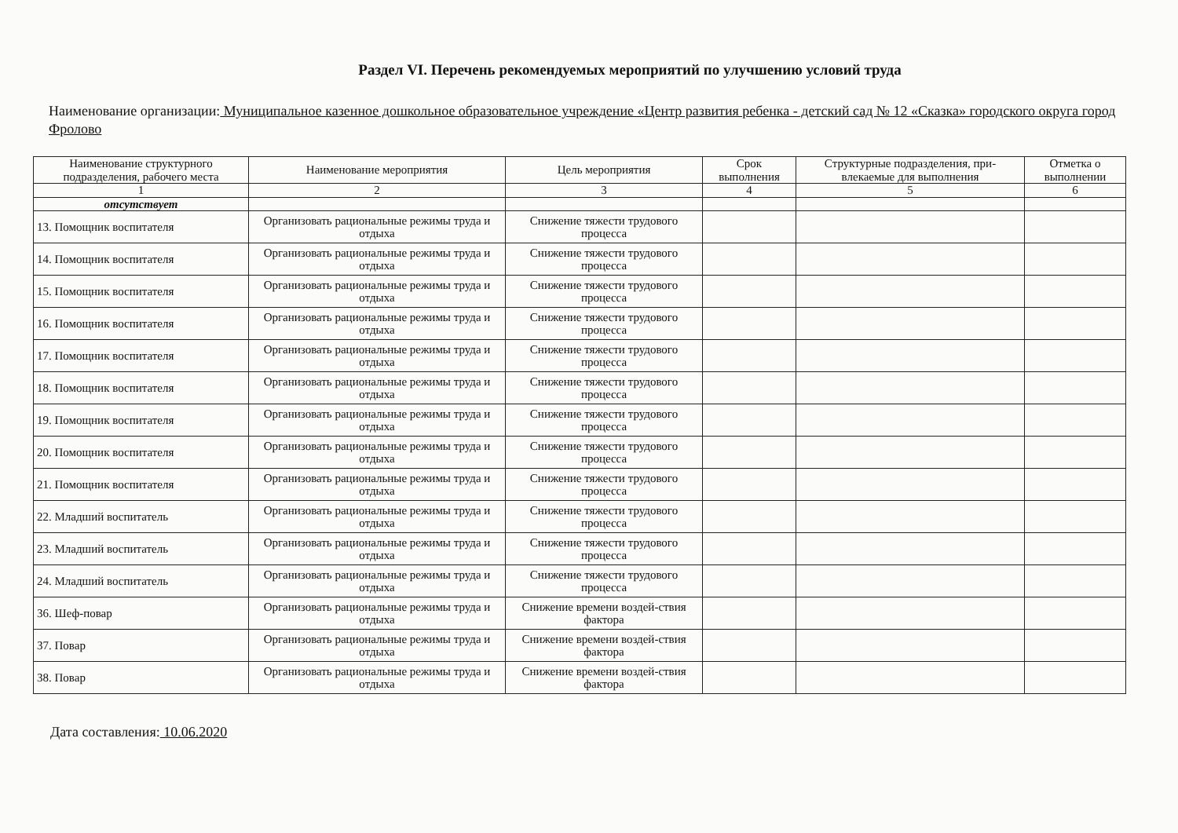Раздел VI. Перечень рекомендуемых мероприятий по улучшению условий труда
Наименование организации: Муниципальное казенное дошкольное образовательное учреждение «Центр развития ребенка - детский сад № 12 «Сказка» городского округа город Фролово
| Наименование структурного подразделения, рабочего места | Наименование мероприятия | Цель мероприятия | Срок выполнения | Структурные подразделения, при-влекаемые для выполнения | Отметка о выполнении |
| --- | --- | --- | --- | --- | --- |
| 1 | 2 | 3 | 4 | 5 | 6 |
| отсутствует | | | | | |
| 13. Помощник воспитателя | Организовать рациональные режимы труда и отдыха | Снижение тяжести трудового процесса | | | |
| 14. Помощник воспитателя | Организовать рациональные режимы труда и отдыха | Снижение тяжести трудового процесса | | | |
| 15. Помощник воспитателя | Организовать рациональные режимы труда и отдыха | Снижение тяжести трудового процесса | | | |
| 16. Помощник воспитателя | Организовать рациональные режимы труда и отдыха | Снижение тяжести трудового процесса | | | |
| 17. Помощник воспитателя | Организовать рациональные режимы труда и отдыха | Снижение тяжести трудового процесса | | | |
| 18. Помощник воспитателя | Организовать рациональные режимы труда и отдыха | Снижение тяжести трудового процесса | | | |
| 19. Помощник воспитателя | Организовать рациональные режимы труда и отдыха | Снижение тяжести трудового процесса | | | |
| 20. Помощник воспитателя | Организовать рациональные режимы труда и отдыха | Снижение тяжести трудового процесса | | | |
| 21. Помощник воспитателя | Организовать рациональные режимы труда и отдыха | Снижение тяжести трудового процесса | | | |
| 22. Младший воспитатель | Организовать рациональные режимы труда и отдыха | Снижение тяжести трудового процесса | | | |
| 23. Младший воспитатель | Организовать рациональные режимы труда и отдыха | Снижение тяжести трудового процесса | | | |
| 24. Младший воспитатель | Организовать рациональные режимы труда и отдыха | Снижение тяжести трудового процесса | | | |
| 36. Шеф-повар | Организовать рациональные режимы труда и отдыха | Снижение времени воздей-ствия фактора | | | |
| 37. Повар | Организовать рациональные режимы труда и отдыха | Снижение времени воздей-ствия фактора | | | |
| 38. Повар | Организовать рациональные режимы труда и отдыха | Снижение времени воздей-ствия фактора | | | |
Дата составления: 10.06.2020